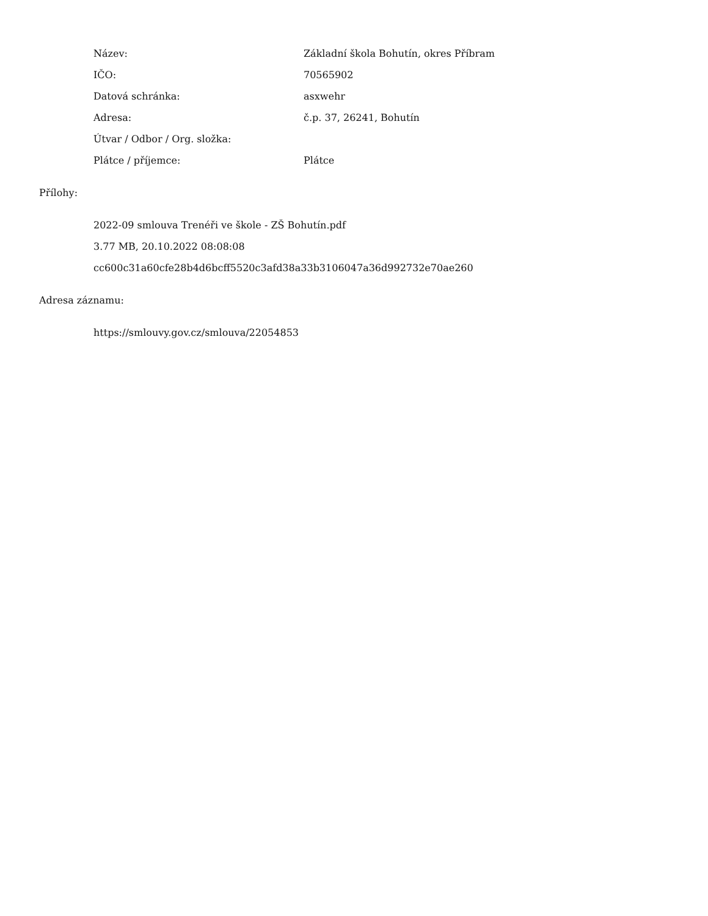| Název: | Základní škola Bohutín, okres Příbram |
| IČO: | 70565902 |
| Datová schránka: | asxwehr |
| Adresa: | č.p. 37, 26241, Bohutín |
| Útvar / Odbor / Org. složka: | |
| Plátce / příjemce: | Plátce |
Přílohy:
2022-09 smlouva Trenéři ve škole - ZŠ Bohutín.pdf
3.77 MB, 20.10.2022 08:08:08
cc600c31a60cfe28b4d6bcff5520c3afd38a33b3106047a36d992732e70ae260
Adresa záznamu:
https://smlouvy.gov.cz/smlouva/22054853